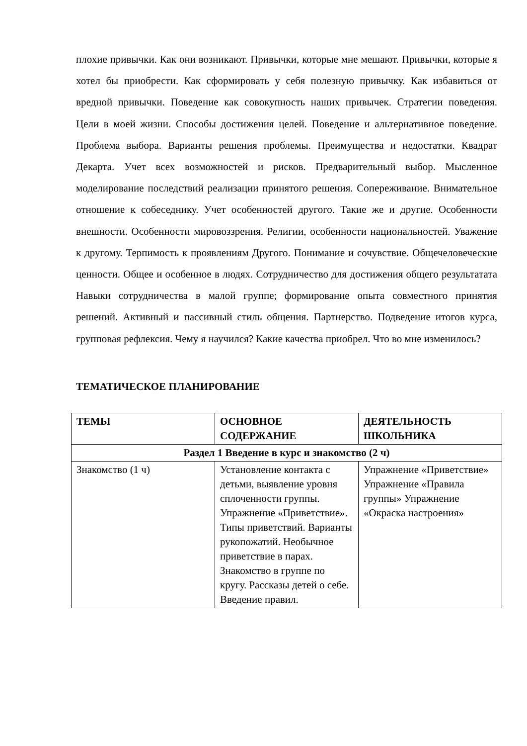плохие привычки. Как они возникают. Привычки, которые мне мешают. Привычки, которые я хотел бы приобрести. Как сформировать у себя полезную привычку. Как избавиться от вредной привычки. Поведение как совокупность наших привычек. Стратегии поведения. Цели в моей жизни. Способы достижения целей. Поведение и альтернативное поведение. Проблема выбора. Варианты решения проблемы. Преимущества и недостатки. Квадрат Декарта. Учет всех возможностей и рисков. Предварительный выбор. Мысленное моделирование последствий реализации принятого решения. Сопереживание. Внимательное отношение к собеседнику. Учет особенностей другого. Такие же и другие. Особенности внешности. Особенности мировоззрения. Религии, особенности национальностей. Уважение к другому. Терпимость к проявлениям Другого. Понимание и сочувствие. Общечеловеческие ценности. Общее и особенное в людях. Сотрудничество для достижения общего результатата Навыки сотрудничества в малой группе; формирование опыта совместного принятия решений. Активный и пассивный стиль общения. Партнерство. Подведение итогов курса, групповая рефлексия. Чему я научился? Какие качества приобрел. Что во мне изменилось?
ТЕМАТИЧЕСКОЕ ПЛАНИРОВАНИЕ
| ТЕМЫ | ОСНОВНОЕ СОДЕРЖАНИЕ | ДЕЯТЕЛЬНОСТЬ ШКОЛЬНИКА |
| --- | --- | --- |
| Раздел 1 Введение в курс и знакомство (2 ч) | | |
| Знакомство (1 ч) | Установление контакта с детьми, выявление уровня сплоченности группы. Упражнение «Приветствие». Типы приветствий. Варианты рукопожатий. Необычное приветствие в парах. Знакомство в группе по кругу. Рассказы детей о себе. Введение правил. | Упражнение «Приветствие» Упражнение «Правила группы» Упражнение «Окраска настроения» |